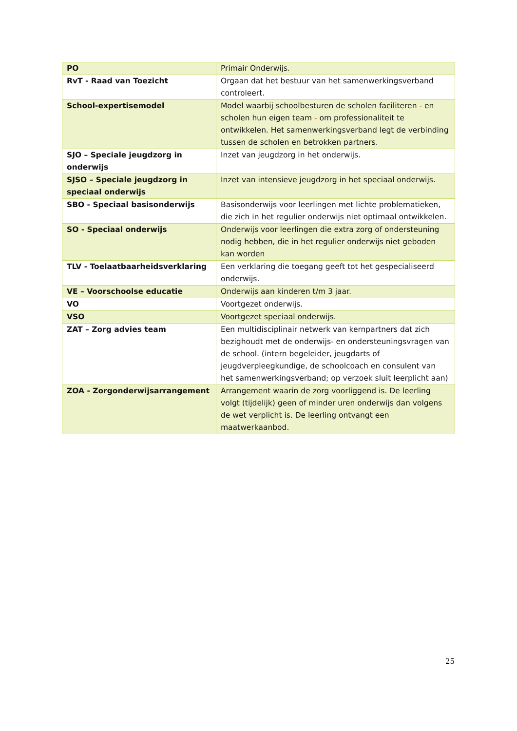| PO | Primair Onderwijs. |
| RvT - Raad van Toezicht | Orgaan dat het bestuur van het samenwerkingsverband controleert. |
| School-expertisemodel | Model waarbij schoolbesturen de scholen faciliteren - en scholen hun eigen team - om professionaliteit te ontwikkelen. Het samenwerkingsverband legt de verbinding tussen de scholen en betrokken partners. |
| SJO – Speciale jeugdzorg in onderwijs | Inzet van jeugdzorg in het onderwijs. |
| SJSO – Speciale jeugdzorg in speciaal onderwijs | Inzet van intensieve jeugdzorg in het speciaal onderwijs. |
| SBO - Speciaal basisonderwijs | Basisonderwijs voor leerlingen met lichte problematieken, die zich in het regulier onderwijs niet optimaal ontwikkelen. |
| SO - Speciaal onderwijs | Onderwijs voor leerlingen die extra zorg of ondersteuning nodig hebben, die in het regulier onderwijs niet geboden kan worden |
| TLV - Toelaatbaarheidsverklaring | Een verklaring die toegang geeft tot het gespecialiseerd onderwijs. |
| VE – Voorschoolse educatie | Onderwijs aan kinderen t/m 3 jaar. |
| VO | Voortgezet onderwijs. |
| VSO | Voortgezet speciaal onderwijs. |
| ZAT – Zorg advies team | Een multidisciplinair netwerk van kernpartners dat zich bezighoudt met de onderwijs- en ondersteuningsvragen van de school. (intern begeleider, jeugdarts of jeugdverpleegkundige, de schoolcoach en consulent van het samenwerkingsverband; op verzoek sluit leerplicht aan) |
| ZOA - Zorgonderwijsarrangement | Arrangement waarin de zorg voorliggend is. De leerling volgt (tijdelijk) geen of minder uren onderwijs dan volgens de wet verplicht is. De leerling ontvangt een maatwerkaanbod. |
25